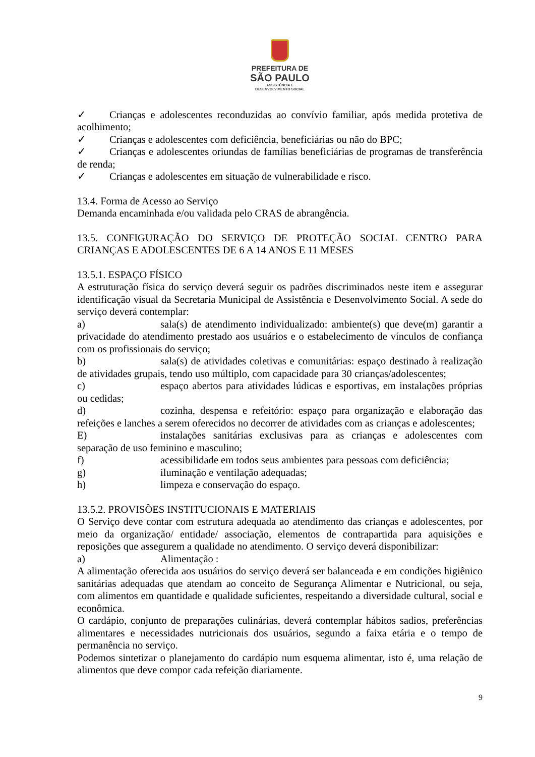PREFEITURA DE
SÃO PAULO
ASSISTÊNCIA E
DESENVOLVIMENTO SOCIAL
✓ Crianças e adolescentes reconduzidas ao convívio familiar, após medida protetiva de acolhimento;
✓ Crianças e adolescentes com deficiência, beneficiárias ou não do BPC;
✓ Crianças e adolescentes oriundas de famílias beneficiárias de programas de transferência de renda;
✓ Crianças e adolescentes em situação de vulnerabilidade e risco.
13.4. Forma de Acesso ao Serviço
Demanda encaminhada e/ou validada pelo CRAS de abrangência.
13.5. CONFIGURAÇÃO DO SERVIÇO DE PROTEÇÃO SOCIAL CENTRO PARA CRIANÇAS E ADOLESCENTES DE 6 A 14 ANOS E 11 MESES
13.5.1. ESPAÇO FÍSICO
A estruturação física do serviço deverá seguir os padrões discriminados neste item e assegurar identificação visual da Secretaria Municipal de Assistência e Desenvolvimento Social. A sede do serviço deverá contemplar:
a) sala(s) de atendimento individualizado: ambiente(s) que deve(m) garantir a privacidade do atendimento prestado aos usuários e o estabelecimento de vínculos de confiança com os profissionais do serviço;
b) sala(s) de atividades coletivas e comunitárias: espaço destinado à realização de atividades grupais, tendo uso múltiplo, com capacidade para 30 crianças/adolescentes;
c) espaço abertos para atividades lúdicas e esportivas, em instalações próprias ou cedidas;
d) cozinha, despensa e refeitório: espaço para organização e elaboração das refeições e lanches a serem oferecidos no decorrer de atividades com as crianças e adolescentes;
E) instalações sanitárias exclusivas para as crianças e adolescentes com separação de uso feminino e masculino;
f) acessibilidade em todos seus ambientes para pessoas com deficiência;
g) iluminação e ventilação adequadas;
h) limpeza e conservação do espaço.
13.5.2. PROVISÕES INSTITUCIONAIS E MATERIAIS
O Serviço deve contar com estrutura adequada ao atendimento das crianças e adolescentes, por meio da organização/ entidade/ associação, elementos de contrapartida para aquisições e reposições que assegurem a qualidade no atendimento. O serviço deverá disponibilizar:
a) Alimentação :
A alimentação oferecida aos usuários do serviço deverá ser balanceada e em condições higiênico sanitárias adequadas que atendam ao conceito de Segurança Alimentar e Nutricional, ou seja, com alimentos em quantidade e qualidade suficientes, respeitando a diversidade cultural, social e econômica.
O cardápio, conjunto de preparações culinárias, deverá contemplar hábitos sadios, preferências alimentares e necessidades nutricionais dos usuários, segundo a faixa etária e o tempo de permanência no serviço.
Podemos sintetizar o planejamento do cardápio num esquema alimentar, isto é, uma relação de alimentos que deve compor cada refeição diariamente.
9